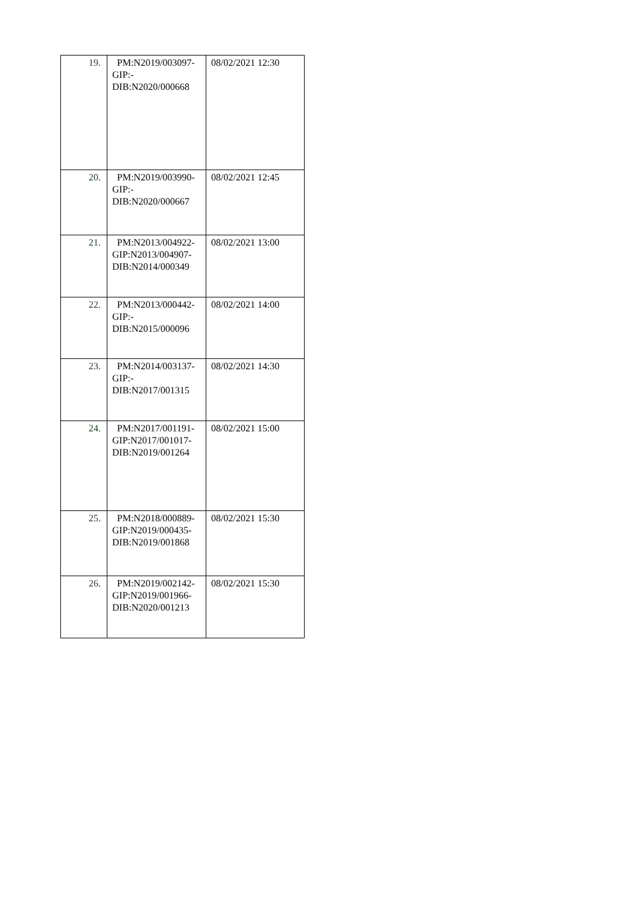| 19. | PM:N2019/003097- GIP:- DIB:N2020/000668 | 08/02/2021 12:30 |
| 20. | PM:N2019/003990- GIP:- DIB:N2020/000667 | 08/02/2021 12:45 |
| 21. | PM:N2013/004922- GIP:N2013/004907- DIB:N2014/000349 | 08/02/2021 13:00 |
| 22. | PM:N2013/000442- GIP:- DIB:N2015/000096 | 08/02/2021 14:00 |
| 23. | PM:N2014/003137- GIP:- DIB:N2017/001315 | 08/02/2021 14:30 |
| 24. | PM:N2017/001191- GIP:N2017/001017- DIB:N2019/001264 | 08/02/2021 15:00 |
| 25. | PM:N2018/000889- GIP:N2019/000435- DIB:N2019/001868 | 08/02/2021 15:30 |
| 26. | PM:N2019/002142- GIP:N2019/001966- DIB:N2020/001213 | 08/02/2021 15:30 |